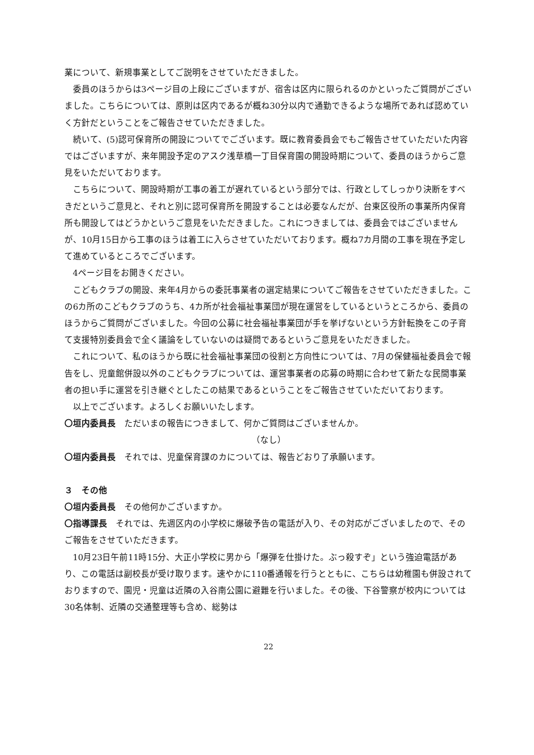業について、新規事業としてご説明をさせていただきました。
委員のほうからは3ページ目の上段にございますが、宿舎は区内に限られるのかといったご質問がございました。こちらについては、原則は区内であるが概ね30分以内で通勤できるような場所であれば認めていく方針だということをご報告させていただきました。
続いて、(5)認可保育所の開設についてでございます。既に教育委員会でもご報告させていただいた内容ではございますが、来年開設予定のアスク浅草橋一丁目保育園の開設時期について、委員のほうからご意見をいただいております。
こちらについて、開設時期が工事の着工が遅れているという部分では、行政としてしっかり決断をすべきだというご意見と、それと別に認可保育所を開設することは必要なんだが、台東区役所の事業所内保育所も開設してはどうかというご意見をいただきました。これにつきましては、委員会ではございませんが、10月15日から工事のほうは着工に入らさせていただいております。概ね7カ月間の工事を現在予定して進めているところでございます。
4ページ目をお開きください。
こどもクラブの開設、来年4月からの委託事業者の選定結果についてご報告をさせていただきました。この6カ所のこどもクラブのうち、4カ所が社会福祉事業団が現在運営をしているというところから、委員のほうからご質問がございました。今回の公募に社会福祉事業団が手を挙げないという方針転換をこの子育て支援特別委員会で全く議論をしていないのは疑問であるというご意見をいただきました。
これについて、私のほうから既に社会福祉事業団の役割と方向性については、7月の保健福祉委員会で報告をし、児童館併設以外のこどもクラブについては、運営事業者の応募の時期に合わせて新たな民間事業者の担い手に運営を引き継ぐとしたこの結果であるということをご報告させていただいております。
以上でございます。よろしくお願いいたします。
〇垣内委員長　ただいまの報告につきまして、何かご質問はございませんか。
（なし）
〇垣内委員長　それでは、児童保育課のカについては、報告どおり了承願います。
３　その他
〇垣内委員長　その他何かございますか。
〇指導課長　それでは、先週区内の小学校に爆破予告の電話が入り、その対応がございましたので、そのご報告をさせていただきます。
10月23日午前11時15分、大正小学校に男から「爆弾を仕掛けた。ぶっ殺すぞ」という強迫電話があり、この電話は副校長が受け取ります。速やかに110番通報を行うとともに、こちらは幼稚園も併設されておりますので、園児・児童は近隣の入谷南公園に避難を行いました。その後、下谷警察が校内については30名体制、近隣の交通整理等も含め、総勢は
22